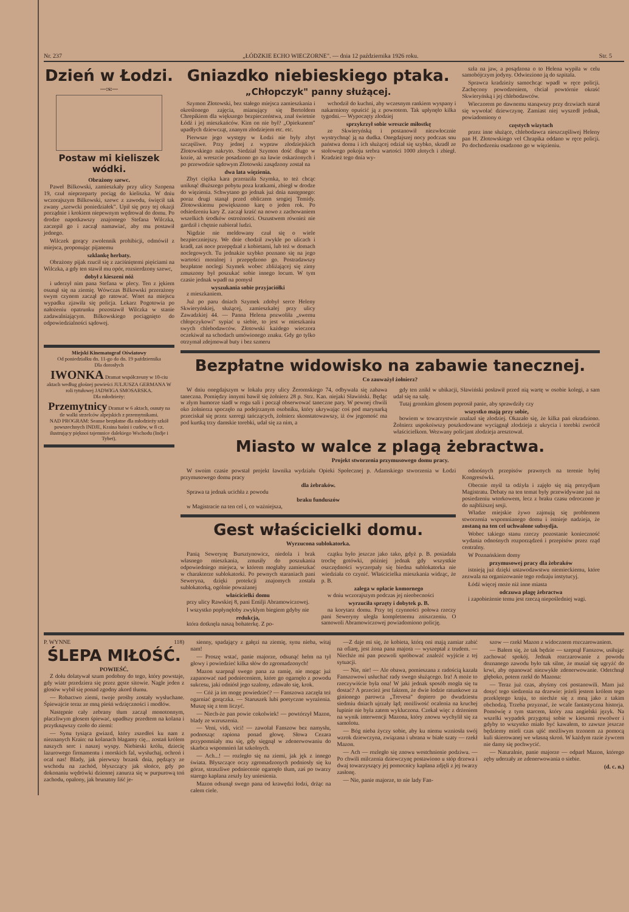Nr. 237 „ŁÓDZKIE ECHO WIECZORNE". — dnia 12 października 1926 roku. Str. 5
Dzień w Łodzi.
—:s:—
Postaw mi kieliszek wódki.
Obrażony szewc.
Paweł Bilkowski, zamieszkały przy ulicy Szopena 19, czuł nieprzeparty pociąg do kieliszka. W dniu wczorajszym Bilkowski, szewc z zawodu, święcił tak zwany „szewcki poniedziałek". Upił się przy tej okazji porządnie i krokiem niepewnym wędrował do domu. Po drodze napotkawszy znajomego Stefana Wilczka, zaczepił go i zaczął namawiać, aby mu postawił jednego.
Wilczek gorący zwolennik prohibicji, odmówił z miejsca, proponując pijanemu
szklankę herbaty.
Obrażony pijak rzucił się z zaciśniętemi pięściami na Wilczka, a gdy ten stawił mu opór, rozsierdzony szewc,
dobył z kieszeni nóż
i uderzył nim pana Stefana w plecy. Ten z jękiem osunął się na ziemię. Wówczas Bilkowski przerażony swym czynem zaczął go ratować. Wnet na miejscu wypadku zjawiła się policja. Lekarz Pogotowia po nałożeniu opatrunku pozostawił Wilczka w stanie zadawalniającym. Bilkowskiego pociągnięto do odpowiedzialności sądowej.
Miejski Kinematograf Oświatowy
Od poniedziałku dn. 11-go do dn. 19 października
Dla dorosłych
IWONKA Dramat współczesny w 10-ciu aktach według głośnej powieści JULJUSZA GERMANA W roli tytułowej JADWIGA SMOSARSKA.
Dla młodzieży:
Przemytnicy Dramat w 6 aktach, osnuty na tle walki strzelców alpejskich z przemytnikami.
NAD PROGRAM: Seanse bezpłatne dla młodzieży szkół powszechnych INDJE, Kraina baśni i cudów, w 8 cz. ilustrujący pięknoi tajemnice dalekiego Wschodu (Indje i Tybet).
Gniazdko niebieskiego ptaka.
„Chłopczyk" panny służącej.
Szymon Złotowski, bez stałego miejsca zamieszkania i określonego zajęcia, mianujący się Bertoldem Chrepikiem dla większego bezpieczeństwa, znał świetnie Łódź i jej mieszkańców. Kim on nie był? „Opiekunem" upadłych dziewcząt, znanym złodziejem etc. etc.
Pierwsze jego występy w Łodzi nie były zbyt szczęśliwe. Przy jednej z wypraw złodziejskich Złotowskiego nakryto. Siedział Szymon dość długo w kozie, aż wreszcie posadzono go na ławie oskarżonych i po przewodzie sądowym Złotowski zasądzony został na
dwa lata więzienia.
Zbyt ciężka kara przeraziła Szymka, to też chcąc uniknąć dłuższego pobytu poza kratkami, zbiegł w drodze do więzienia. Schwytano go jednak już dnia następnego: poraz drugi stanął przed obliczem srogiej Temidy. Złotowskiemu powiększono karę o jeden rok. Po odsiedzeniu kary Z. zaczął kraść na nowo z zachowaniem wszelkich środków ostrożności. Oszustwem również nie gardził i chętnie nabierał ludzi.
Nigdzie nie meldowany czuł się o wiele bezpieczniejszy. We dnie chodził zwykle po ulicach i kradł, zaś noce przepędzał z kobietami, lub też w domach noclegowych. Tu jednakże szybko poznano się na jego wartości moralnej i przepędzono go. Postradawszy bezpłatne noclegi Szymek wobec zbliżającej się zimy zmuszony był poszukać sobie innego locum. W tym czasie jednak wpadł na pomysł
wyszukania sobie przyjaciółki
z mieszkaniem.
Już po paru dniach Szymek zdobył serce Heleny Skwieryńskiej, służącej, zamieszkałej przy ulicy Zawadzkiej 44. — Panna Helena pozwoliła „swemu chłopczykowi" sypiać u siebie, to jest w mieszkaniu swych chlebodawców. Złotowski każdego wieczora oczekiwał na schodach umówionego znaku. Gdy go tylko otrzymał zdejmował buty i bez szmeru
wchodził do kuchni, aby wczesnym rankiem wyspany i nakarmiony opuścić ją z powrotem. Tak upłynęło kilka tygodni.— Wypoczęty złodziej
sprzykrzył sobie wreszcie miłostkę
ze Skwieryńską i postanowił niezwłocznie wystrychnąć ją na dudka. Onegdajszej nocy podczas snu państwa domu i ich służącej odział się szybko, skradł ze stołowego pokoju srebra wartości 1000 złotych i zbiegł. Kradzież tego dnia wy-
szła na jaw, a posądzona o to Helena wypiła w celu samobójczym jodyny. Odwieziono ją do szpitala.
Sprawca kradzieży samochcąc wpadł w ręce policji. Zachęcony powodzeniem, chciał powtórnie okraść Skwieryńską i jej chlebodawców.
Wieczorem po dawnemu stanąwszy przy drzwiach starał się wywołać dziewczynę. Zamiast niej wyszedł jednak, powiadomiony o
częstych wizytach
przez inne służące, chlebodawca nieszczęśliwej Heleny pan H. Złotowskiego vel Chrapika oddano w ręce policji. Po dochodzeniu osadzono go w więzieniu.
Bezpłatne widowisko na zabawie tanecznej.
Co zauważył żołnierz?
W dniu onegdajszym w lokalu przy ulicy Żeromskiego 74, odbywała się zabawa taneczna. Pomiędzy innymi bawił się żołnierz 28 p. Strz. Kan. niejaki Sławiński. Będąc w złym humorze siadł w rogu sali i począł obserwować taneczne pary. W pewnej chwili oko żołnierza spoczęło na podejrzanym osobniku, który ukrywając coś pod marynarką przeciskał się przez szeregi tańczących, żołnierz skonstatowawszy, iż ów jegomość ma pod kurtką trzy damskie torebki, udał się za nim, a
gdy ten znikł w ubikacji, Sławiński posławił przed nią wartę w osobie kolegi, a sam udał się na salę.
Tutaj gromkim głosem poprosił panie, aby sprawdziły czy
wszystko mają przy sobie,
bowiem w towarzystwie znalazł się złodziej. Okazało się, że kilka pań okradziono. Żołnierz uspokoiwszy poszkodowane wyciągnął złodzieja z ukrycia i torebki zwrócił właścicielkom. Wezwany policjant złodzieja aresztował.
Miasto w walce z plagą żebractwa.
Projekt stworzenia przymusowego domu pracy.
W swoim czasie powstał projekt ławnika wydziału Opieki Społecznej p. Adamskiego stworzenia w Łodzi przymusowego domu pracy
dla żebraków.
Sprawa ta jednak ucichła z powodu
braku funduszów
w Magistracie na ten cel i, co ważniejsza,
Gest właścicielki domu.
Wyrzucona sublokatorka.
Panią Sewerynę Bursztynowicz, niedola i brak własnego mieszkania, zmusiły do poszukania odpowiedniego miejsca, w którem mogłaby zamieszkać w charakterze sublokatorki. Po pewnych staraniach pani Seweryna, dzięki protekcji znajomych została sublokatorką, ogólnie poważanej
właścicielki domu
przy ulicy Rawskiej 8, pani Emilji Abramowiczowej.
I wszystko popłynęłoby zwykłym biegiem gdyby nie
redukcja,
która dotknęła naszą bohaterkę. Z po-
czątku było jeszcze jako tako, gdyż p. B. posiadała trochę gotówki, później jednak gdy wszystkie oszczędności wyczerpały się biedna sublokatorka nie wiedziała co czynić. Właścicielka mieszkania widząc, że p. B.
zalega w opłacie komornego
w dniu wczorajszym podczas jej nieobecności
wyrzuciła sprzęty i dobytek p. B.
na korytarz domu. Przy tej czynności połowa rzeczy pani Seweryny uległa kompletnemu zniszczeniu. O samowoli Abramowiczowej powiadomiono policję.
odnośnych przepisów prawnych na terenie byłej Kongresówki.
Obecnie myśl ta odżyła i zajęło się nią prezydjum Magistratu. Debaty na ten temat były przewidywane już na posiedzeniu wtorkowem, lecz z braku czasu odroczono je do najbliższej sesji.
Władze miejskie żywo zajmują się problemem stworzenia wspomnianego domu i istnieje nadzieja, że zostaną na ten cel uchwalone subsydja.
Wobec takiego stanu rzeczy pozostanie konieczność wydania odnośnych rozporządzeń i przepisów przez rząd centralny.
W Poznańskiem domy
przymusowej pracy dla żebraków
istnieją już dzięki ustawodawstwu niemieckiemu, które zezwala na organizowanie tego rodzaju instytucyj.
Łódź więcej może niż inne miasta
odczuwa plagę żebractwa
i zapobieżenie temu jest rzeczą niepośledniej wagi.
P. WYNNE 118)
ŚLEPA MIŁOŚĆ.
POWIEŚĆ.
Z dołu dolatywał szum podobny do tego, który powstaje, gdy wiatr przedziera się przez gęste sitowie. Nagle jeden z głosów wybił się ponad zgodny akord tłumu.
— Robactwo ziemi, twoje prośby zostały wysłuchane. Śpiewajcie teraz ze mną pieśń wdzięczności i modłów.
Następnie cały zebrany tłum zaczął monotonnym, płaczliwym głosem śpiewać, upadłszy przedtem na kolana i przytknąwszy czoło do ziemi:
— Synu tysiąca gwiazd, który zszedłeś ku nam z nieznanych Krain: na kolanach błagamy cię... zostań królem naszych serc i naszej wyspy. Niebieski królu, dziecię lazurowego firmamentu i morskich fal, wysłuchaj, ochroń i ocal nas! Blady, jak pierwszy brzask dnia, pędzący ze wschodu na zachód, błyszczący jak słońce, gdy po dokonaniu wędrówki dziennej zanurza się w purpurową toń zachodu, opalony, jak brunatny liść je-
sienny, spadający z gałęzi na ziemię, synu nieba, witaj nam!
— Proszę wstać, panie majorze, odsunąć hełm na tył głowy i powiedzieć kilka słów do zgromadzonych!
Mazon szarpnął swego pana za ramię, nie mogąc już zapanować nad podnieceniem, które go ogarnęło z powodu sukcesu, jaki odniósł jego szalony, zdawało się, krok.
— Cóż ja im mogę powiedzieć? — Fanszowa zaczęła też ogarniać gorączka. — Staruszek lubi poetyczne wyrażenia. Muszę się z tem liczyć.
— Niech-że pan powie cokolwiek! — powtórzył Mazon, blady ze wzruszenia.
— Veni, vidi, vici! — zawołał Fanszow bez namysłu, podnosząc rapiona ponad głowę. Słowa Cezara przypomniały mu się, gdy sięgnął w zdenerwowaniu do skarbca wspomnień lat szkolnych.
— Ach...! — rozległo się na ziemi, jak jęk z innego świata. Błyszczące oczy zgromadzonych podniosły się ku górze, straszliwe podniecenie ogarnęło tłum, zaś po twarzy starego kapłana zeszły łzy uniesienia.
Mazon odsunął swego pana od krawędzi łodzi, drżąc na całem ciele.
—Z daje mi się, że kobieta, którą oni mają zamiar zabić na ofiarę, jest żona pana majora — wyszeptał z trudem. — Niechże mi pan pozwoli spróbować znaleźć wyjście z tej sytuacji.
— Nie, nie! — Ale obawa, pomieszana z radością kazała Fanszowowi usłuchać rady swego służącego. Ira! A może to rzeczywiście była ona! W jaki jednak sposób mogła się tu dostać? A przecież jest faktem, że dwie łodzie ratunkowe za ginionego parowca „Trevesa" dopiero po dwudziestu siedmiu dniach ujrzały ląd; możliwość ocalenia na kruchej łupinie nie była zatem wykluczona. Czekał więc z drżeniem na wynik interwencji Mazona, który znowu wychylił się za samolotu.
— Bóg nieba życzy sobie, aby ku niemu wzniosła swój wzrok dziewczyna, związana i ubrana w białe szaty — rzekł Mazon.
— Ach — rozległo się znowu westchnienie podziwu. — Po chwili milczenia dziewczynę postawiono u stóp drzewa i dwaj towarzyszący jej pomocnicy kapłana zdjęli z jej twarzy zasłonę.
— Nie, panie majorze, to nie lady Fan-
szow — rzekł Mazon z widocznem rozczarowaniem.
— Bałem się, że tak będzie — szepnął Fanszow, usiłując zachować spokój. Jednak rozczarowanie z powodu doznanego zawodu było tak silne, że musiał się ugryźć do krwi, aby opanować niezwykłe zdenerwowanie. Odetchnął głęboko, potem rzekł do Mazona:
— Teraz już czas, abyśmy coś postanowili. Mam już dosyć tego siedzenia na drzewie: jeżeli jestem królem tego przeklętego kraju, to niechże się z mną jako z takim obchodzą. Trzeba przyznać, że wcale fantastyczna historja. Pomówię z tym starcem, który zna angielski język. Na wszelki wypadek przygotuj sobie w kieszeni rewolwer i gdyby to wszystko miało być kawałem, to zawsze jeszcze będziemy mieli czas ujść możliwym trzonem za pomocą kuli skierowanej we własną skroń. W każdym razie żywcem nie damy się pochwycić.
— Naturalnie, panie majorze — odparł Mazon, którego zęby uderzały ze zdenerwowania o siebie.
(d. c. n.)